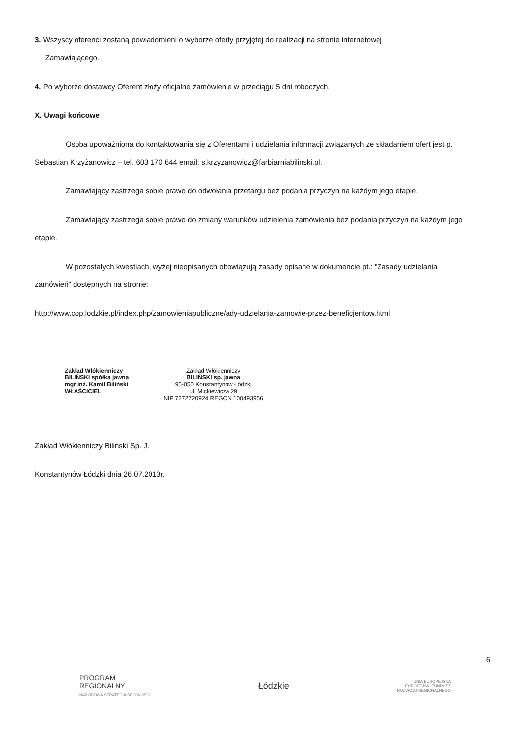3. Wszyscy oferenci zostaną powiadomieni o wyborze oferty przyjętej do realizacji na stronie internetowej
Zamawiającego.
4. Po wyborze dostawcy Oferent złoży oficjalne zamówienie w przeciągu 5 dni roboczych.
X. Uwagi końcowe
Osoba upoważniona do kontaktowania się z Oferentami i udzielania informacji związanych ze składaniem ofert jest p. Sebastian Krzyżanowicz – tel. 603 170 644 email: s.krzyzanowicz@farbiarniabilinski.pl.
Zamawiający zastrzega sobie prawo do odwołania przetargu bez podania przyczyn na każdym jego etapie.
Zamawiający zastrzega sobie prawo do zmiany warunków udzielenia zamówienia bez podania przyczyn na każdym jego etapie.
W pozostałych kwestiach, wyżej nieopisanych obowiązują zasady opisane w dokumencie pt.: "Zasady udzielania zamówień" dostępnych na stronie:
http://www.cop.lodzkie.pl/index.php/zamowieniapubliczne/ady-udzielania-zamowie-przez-beneficjentow.html
Zakład Włókienniczy
BILIŃSKI spółka jawna
mgr inż. Kamil Biliński
WŁAŚCICIEL
Zakład Włókienniczy
BILIŃSKI sp. jawna
95-050 Konstantynów Łódzki
ul. Mickiewicza 29
NIP 7272720924 REGON 100493956
Zakład Włókienniczy Biliński Sp. J.
Konstantynów Łódzki dnia 26.07.2013r.
6
PROGRAM
REGIONALNY
NARODOWA STRATEGIA SPÓJNOŚCI
Łódzkie
UNIA EUROPEJSKA
EUROPEJSKI FUNDUSZ
ROZWOJU REGIONALNEGO